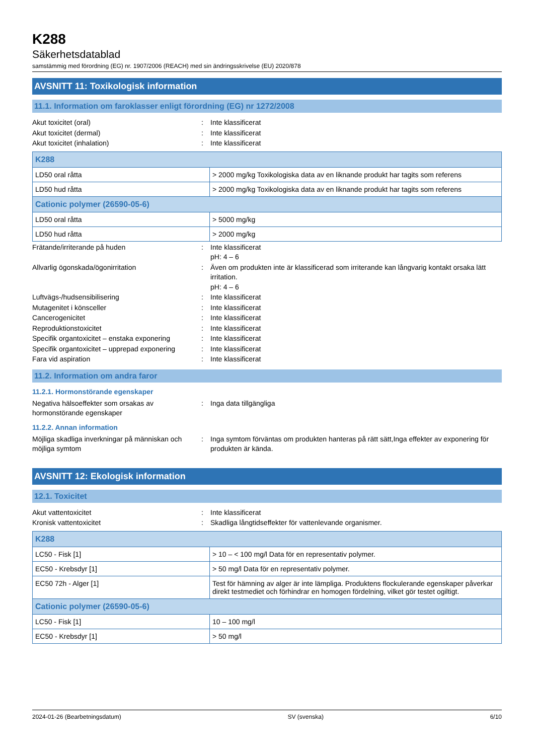K288
Säkerhetsdatablad
samstämmig med förordning (EG) nr. 1907/2006 (REACH) med sin ändringsskrivelse (EU) 2020/878
AVSNITT 11: Toxikologisk information
11.1. Information om faroklasser enligt förordning (EG) nr 1272/2008
Akut toxicitet (oral): Inte klassificerat
Akut toxicitet (dermal): Inte klassificerat
Akut toxicitet (inhalation): Inte klassificerat
| K288 | |
| LD50 oral råtta | > 2000 mg/kg Toxikologiska data av en liknande produkt har tagits som referens |
| LD50 hud råtta | > 2000 mg/kg Toxikologiska data av en liknande produkt har tagits som referens |
| Cationic polymer (26590-05-6) | |
| LD50 oral råtta | > 5000 mg/kg |
| LD50 hud råtta | > 2000 mg/kg |
Frätande/irriterande på huden: Inte klassificerat
pH: 4 – 6
Allvarlig ögonskada/ögonirritation: Även om produkten inte är klassificerad som irriterande kan långvarig kontakt orsaka lätt irritation.
pH: 4 – 6
Luftvägs-/hudsensibilisering: Inte klassificerat
Mutagenitet i könsceller: Inte klassificerat
Cancerogenicitet: Inte klassificerat
Reproduktionstoxicitet: Inte klassificerat
Specifik organtoxicitet – enstaka exponering: Inte klassificerat
Specifik organtoxicitet – upprepad exponering: Inte klassificerat
Fara vid aspiration: Inte klassificerat
11.2. Information om andra faror
11.2.1. Hormonstörande egenskaper
Negativa hälsoeffekter som orsakas av hormonstörande egenskaper: Inga data tillgängliga
11.2.2. Annan information
Möjliga skadliga inverkningar på människan och möjliga symtom: Inga symtom förväntas om produkten hanteras på rätt sätt,Inga effekter av exponering för produkten är kända.
AVSNITT 12: Ekologisk information
12.1. Toxicitet
Akut vattentoxicitet: Inte klassificerat
Kronisk vattentoxicitet: Skadliga långtidseffekter för vattenlevande organismer.
| K288 | |
| LC50 - Fisk [1] | > 10 – < 100 mg/l Data för en representativ polymer. |
| EC50 - Krebsdyr [1] | > 50 mg/l Data för en representativ polymer. |
| EC50 72h - Alger [1] | Test för hämning av alger är inte lämpliga. Produktens flockulerande egenskaper påverkar direkt testmediet och förhindrar en homogen fördelning, vilket gör testet ogiltigt. |
| Cationic polymer (26590-05-6) | |
| LC50 - Fisk [1] | 10 – 100 mg/l |
| EC50 - Krebsdyr [1] | > 50 mg/l |
2024-01-26 (Bearbetningsdatum) SV (svenska) 6/10